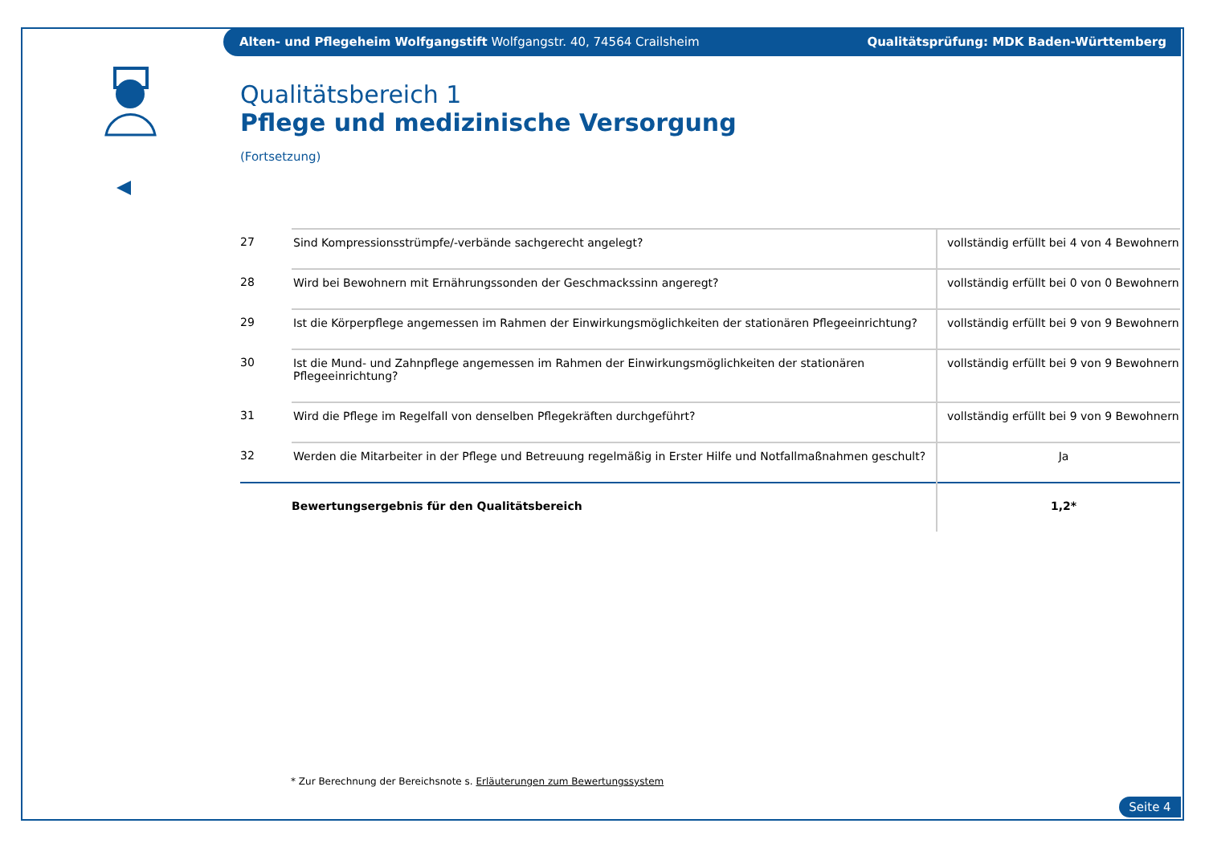Alten- und Pflegeheim Wolfgangstift Wolfgangstr. 40, 74564 Crailsheim Qualitätsprüfung: MDK Baden-Württemberg
Qualitätsbereich 1
Pflege und medizinische Versorgung
(Fortsetzung)
| 27 | Sind Kompressionsstrümpfe/-verbände sachgerecht angelegt? | vollständig erfüllt bei 4 von 4 Bewohnern |
| 28 | Wird bei Bewohnern mit Ernährungssonden der Geschmackssinn angeregt? | vollständig erfüllt bei 0 von 0 Bewohnern |
| 29 | Ist die Körperpflege angemessen im Rahmen der Einwirkungsmöglichkeiten der stationären Pflegeeinrichtung? | vollständig erfüllt bei 9 von 9 Bewohnern |
| 30 | Ist die Mund- und Zahnpflege angemessen im Rahmen der Einwirkungsmöglichkeiten der stationären Pflegeeinrichtung? | vollständig erfüllt bei 9 von 9 Bewohnern |
| 31 | Wird die Pflege im Regelfall von denselben Pflegekräften durchgeführt? | vollständig erfüllt bei 9 von 9 Bewohnern |
| 32 | Werden die Mitarbeiter in der Pflege und Betreuung regelmäßig in Erster Hilfe und Notfallmaßnahmen geschult? | Ja |
| | Bewertungsergebnis für den Qualitätsbereich | 1,2* |
* Zur Berechnung der Bereichsnote s. Erläuterungen zum Bewertungssystem
Seite 4